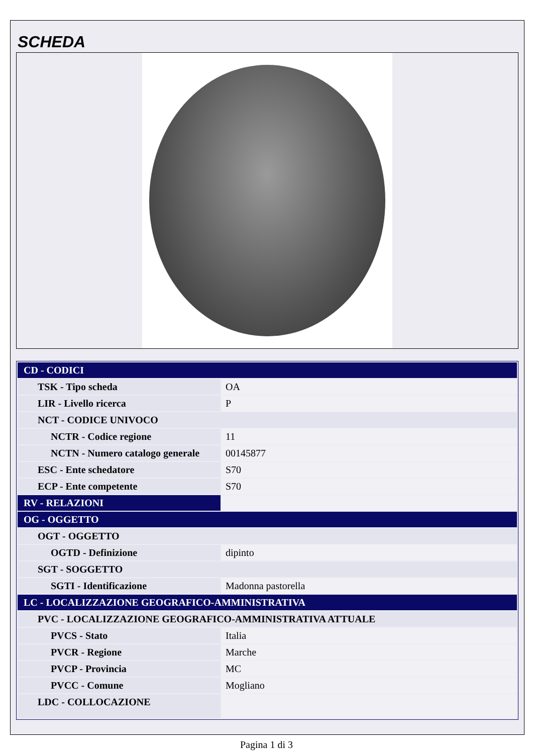SCHEDA
| CD - CODICI | |
| TSK - Tipo scheda | OA |
| LIR - Livello ricerca | P |
| NCT - CODICE UNIVOCO | |
| NCTR - Codice regione | 11 |
| NCTN - Numero catalogo generale | 00145877 |
| ESC - Ente schedatore | S70 |
| ECP - Ente competente | S70 |
| RV - RELAZIONI | |
| OG - OGGETTO | |
| OGT - OGGETTO | |
| OGTD - Definizione | dipinto |
| SGT - SOGGETTO | |
| SGTI - Identificazione | Madonna pastorella |
| LC - LOCALIZZAZIONE GEOGRAFICO-AMMINISTRATIVA | |
| PVC - LOCALIZZAZIONE GEOGRAFICO-AMMINISTRATIVA ATTUALE | |
| PVCS - Stato | Italia |
| PVCR - Regione | Marche |
| PVCP - Provincia | MC |
| PVCC - Comune | Mogliano |
| LDC - COLLOCAZIONE | |
Pagina 1 di 3